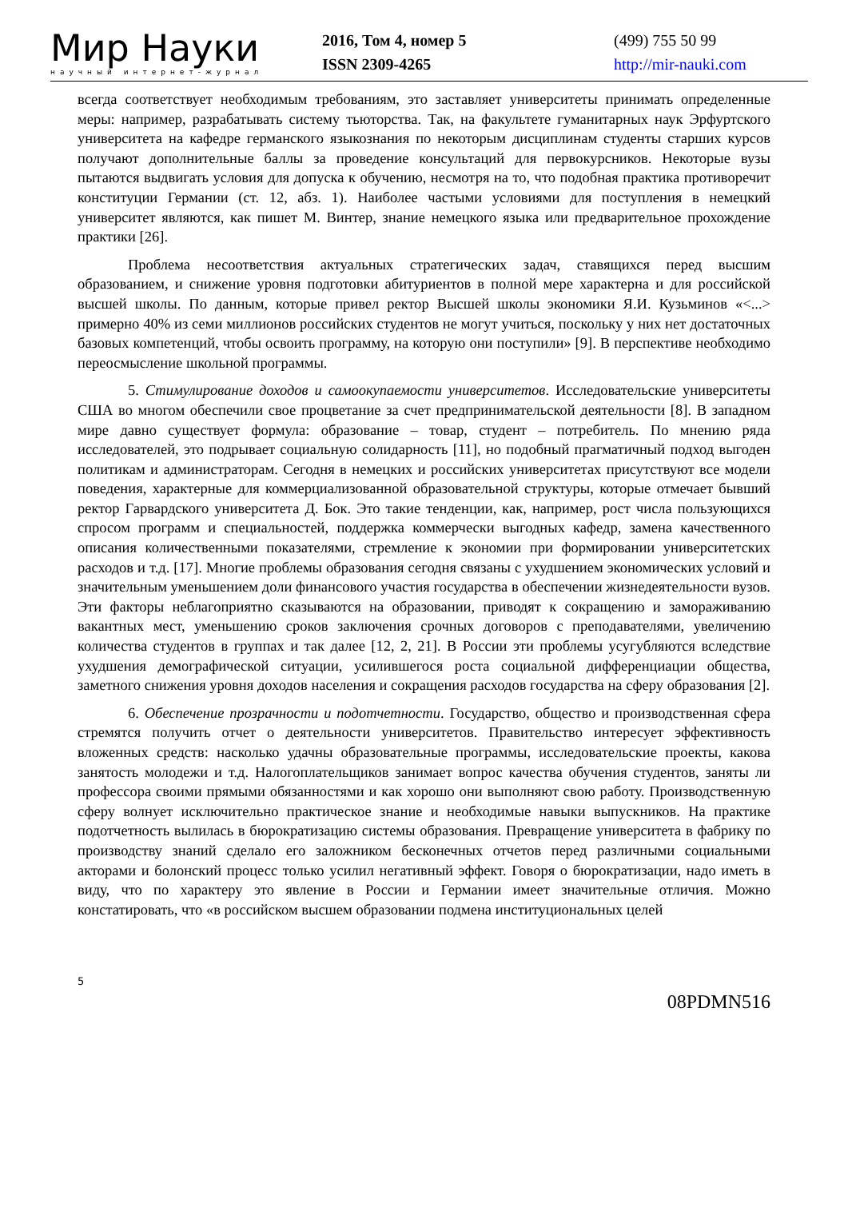Мир Науки
научный интернет-журнал
2016, Том 4, номер 5
ISSN 2309-4265
(499) 755 50 99
http://mir-nauki.com
всегда соответствует необходимым требованиям, это заставляет университеты принимать определенные меры: например, разрабатывать систему тьюторства. Так, на факультете гуманитарных наук Эрфуртского университета на кафедре германского языкознания по некоторым дисциплинам студенты старших курсов получают дополнительные баллы за проведение консультаций для первокурсников. Некоторые вузы пытаются выдвигать условия для допуска к обучению, несмотря на то, что подобная практика противоречит конституции Германии (ст. 12, абз. 1). Наиболее частыми условиями для поступления в немецкий университет являются, как пишет М. Винтер, знание немецкого языка или предварительное прохождение практики [26].
Проблема несоответствия актуальных стратегических задач, ставящихся перед высшим образованием, и снижение уровня подготовки абитуриентов в полной мере характерна и для российской высшей школы. По данным, которые привел ректор Высшей школы экономики Я.И. Кузьминов «<...> примерно 40% из семи миллионов российских студентов не могут учиться, поскольку у них нет достаточных базовых компетенций, чтобы освоить программу, на которую они поступили» [9]. В перспективе необходимо переосмысление школьной программы.
5. Стимулирование доходов и самоокупаемости университетов. Исследовательские университеты США во многом обеспечили свое процветание за счет предпринимательской деятельности [8]. В западном мире давно существует формула: образование – товар, студент – потребитель. По мнению ряда исследователей, это подрывает социальную солидарность [11], но подобный прагматичный подход выгоден политикам и администраторам. Сегодня в немецких и российских университетах присутствуют все модели поведения, характерные для коммерциализованной образовательной структуры, которые отмечает бывший ректор Гарвардского университета Д. Бок. Это такие тенденции, как, например, рост числа пользующихся спросом программ и специальностей, поддержка коммерчески выгодных кафедр, замена качественного описания количественными показателями, стремление к экономии при формировании университетских расходов и т.д. [17]. Многие проблемы образования сегодня связаны с ухудшением экономических условий и значительным уменьшением доли финансового участия государства в обеспечении жизнедеятельности вузов. Эти факторы неблагоприятно сказываются на образовании, приводят к сокращению и замораживанию вакантных мест, уменьшению сроков заключения срочных договоров с преподавателями, увеличению количества студентов в группах и так далее [12, 2, 21]. В России эти проблемы усугубляются вследствие ухудшения демографической ситуации, усилившегося роста социальной дифференциации общества, заметного снижения уровня доходов населения и сокращения расходов государства на сферу образования [2].
6. Обеспечение прозрачности и подотчетности. Государство, общество и производственная сфера стремятся получить отчет о деятельности университетов. Правительство интересует эффективность вложенных средств: насколько удачны образовательные программы, исследовательские проекты, какова занятость молодежи и т.д. Налогоплательщиков занимает вопрос качества обучения студентов, заняты ли профессора своими прямыми обязанностями и как хорошо они выполняют свою работу. Производственную сферу волнует исключительно практическое знание и необходимые навыки выпускников. На практике подотчетность вылилась в бюрократизацию системы образования. Превращение университета в фабрику по производству знаний сделало его заложником бесконечных отчетов перед различными социальными акторами и болонский процесс только усилил негативный эффект. Говоря о бюрократизации, надо иметь в виду, что по характеру это явление в России и Германии имеет значительные отличия. Можно констатировать, что «в российском высшем образовании подмена институциональных целей
5
08PDMN516